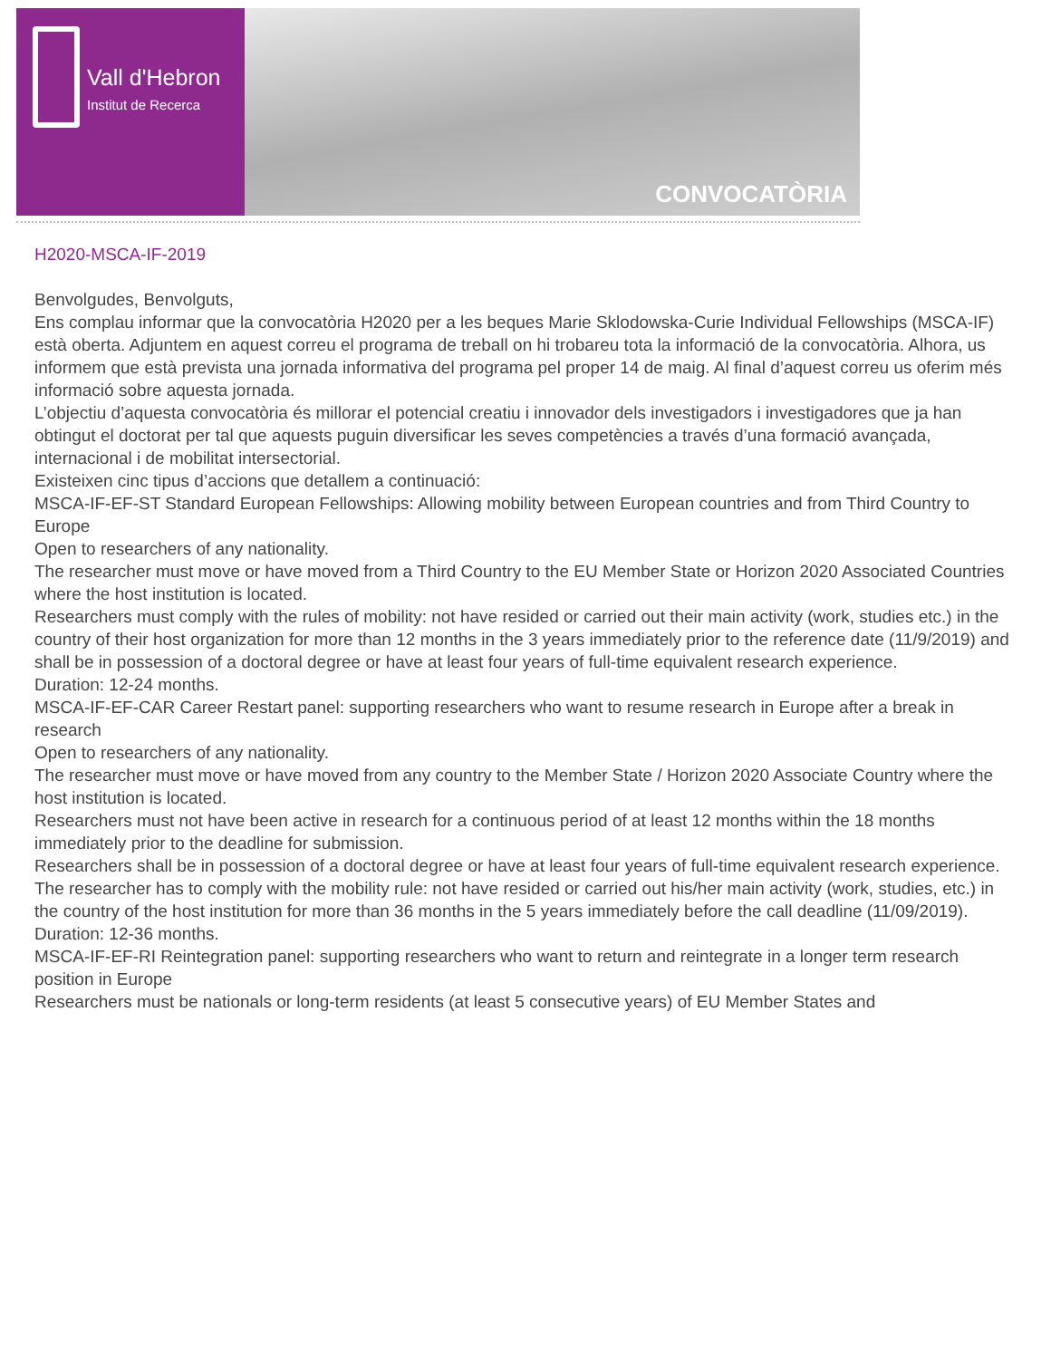Vall d'Hebron
Institut de Recerca
CONVOCATÒRIA
H2020-MSCA-IF-2019
Benvolgudes, Benvolguts,
Ens complau informar que la convocatòria H2020 per a les beques Marie Sklodowska-Curie Individual Fellowships (MSCA-IF) està oberta. Adjuntem en aquest correu el programa de treball on hi trobareu tota la informació de la convocatòria. Alhora, us informem que està prevista una jornada informativa del programa pel proper 14 de maig. Al final d’aquest correu us oferim més informació sobre aquesta jornada.
L’objectiu d’aquesta convocatòria és millorar el potencial creatiu i innovador dels investigadors i investigadores que ja han obtingut el doctorat per tal que aquests puguin diversificar les seves competències a través d’una formació avançada, internacional i de mobilitat intersectorial.
Existeixen cinc tipus d’accions que detallem a continuació:
MSCA-IF-EF-ST Standard European Fellowships: Allowing mobility between European countries and from Third Country to Europe
Open to researchers of any nationality.
The researcher must move or have moved from a Third Country to the EU Member State or Horizon 2020 Associated Countries where the host institution is located.
Researchers must comply with the rules of mobility: not have resided or carried out their main activity (work, studies etc.) in the country of their host organization for more than 12 months in the 3 years immediately prior to the reference date (11/9/2019) and shall be in possession of a doctoral degree or have at least four years of full-time equivalent research experience.
Duration: 12-24 months.
MSCA-IF-EF-CAR Career Restart panel: supporting researchers who want to resume research in Europe after a break in research
Open to researchers of any nationality.
The researcher must move or have moved from any country to the Member State / Horizon 2020 Associate Country where the host institution is located.
Researchers must not have been active in research for a continuous period of at least 12 months within the 18 months immediately prior to the deadline for submission.
Researchers shall be in possession of a doctoral degree or have at least four years of full-time equivalent research experience.
The researcher has to comply with the mobility rule: not have resided or carried out his/her main activity (work, studies, etc.) in the country of the host institution for more than 36 months in the 5 years immediately before the call deadline (11/09/2019).
Duration: 12-36 months.
MSCA-IF-EF-RI Reintegration panel: supporting researchers who want to return and reintegrate in a longer term research position in Europe
Researchers must be nationals or long-term residents (at least 5 consecutive years) of EU Member States and